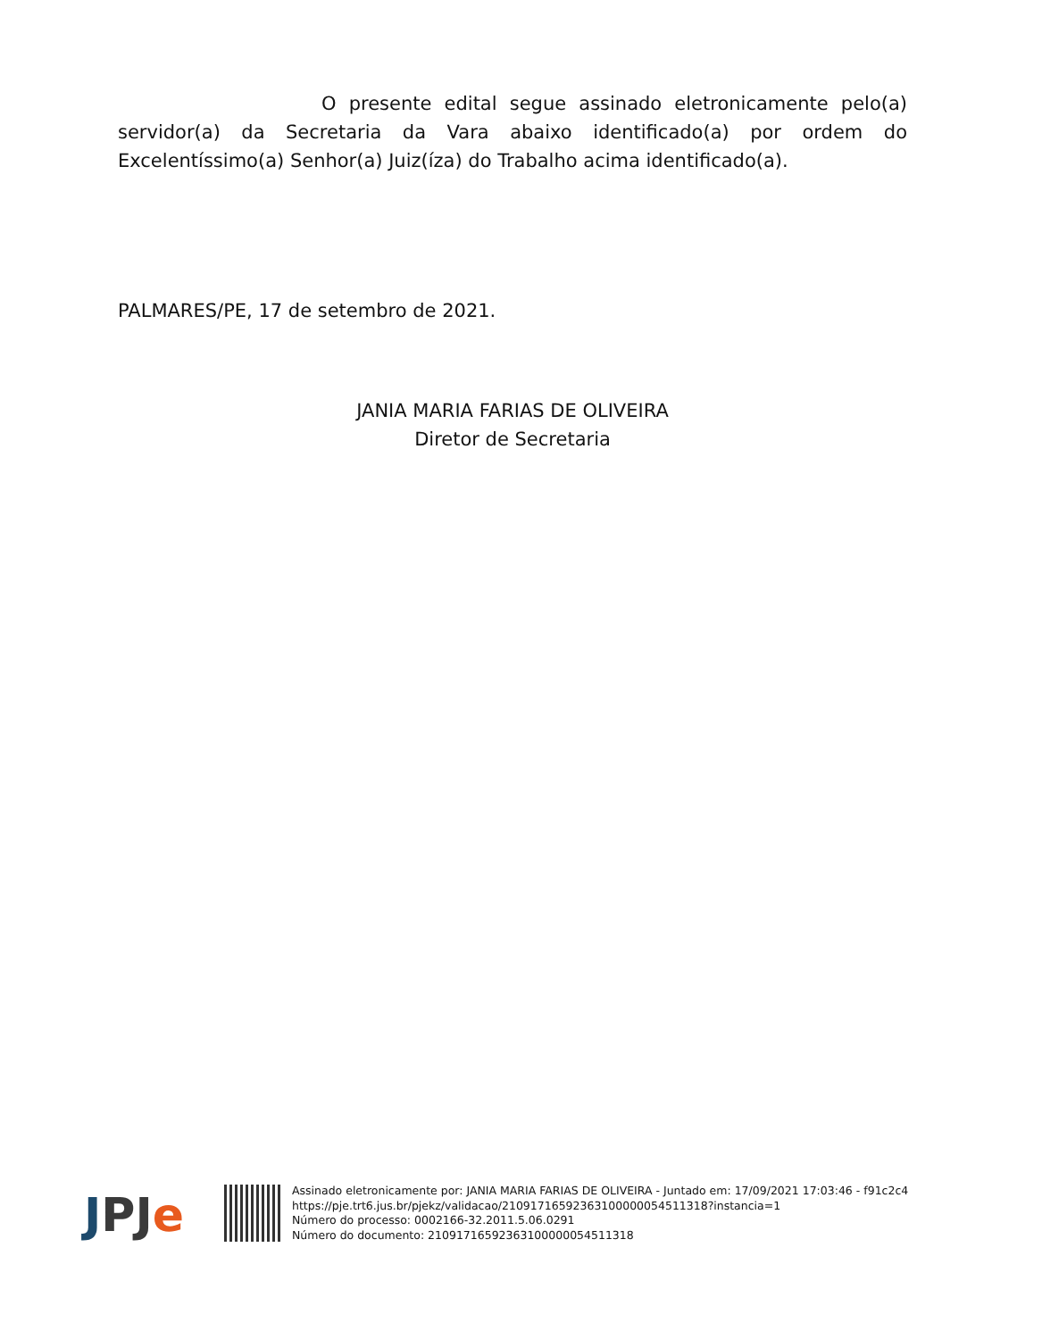O presente edital segue assinado eletronicamente pelo(a) servidor(a) da Secretaria da Vara abaixo identificado(a) por ordem do Excelentíssimo(a) Senhor(a) Juiz(íza) do Trabalho acima identificado(a).
PALMARES/PE, 17 de setembro de 2021.
JANIA MARIA FARIAS DE OLIVEIRA
Diretor de Secretaria
J PJ e
Assinado eletronicamente por: JANIA MARIA FARIAS DE OLIVEIRA - Juntado em: 17/09/2021 17:03:46 - f91c2c4
https://pje.trt6.jus.br/pjekz/validacao/21091716592363100000054511318?instancia=1
Número do processo: 0002166-32.2011.5.06.0291
Número do documento: 21091716592363100000054511318